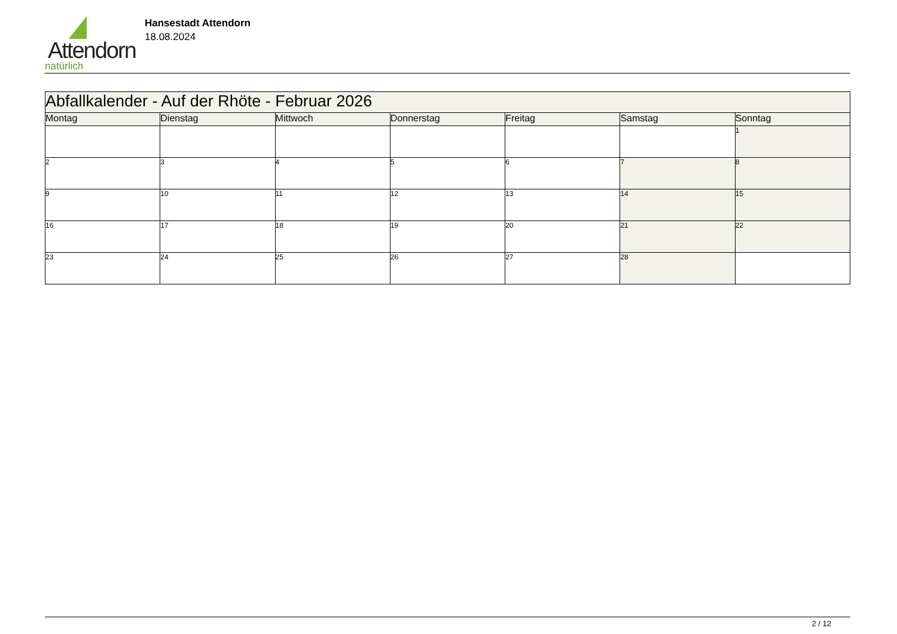Attendorn
natürlich
Hansestadt Attendorn
18.08.2024
| Abfallkalender - Auf der Rhöte - Februar 2026 | | | | | | |
| Montag | Dienstag | Mittwoch | Donnerstag | Freitag | Samstag | Sonntag |
| | | | | | | 1 |
| 2 | 3 | 4 | 5 | 6 | 7 | 8 |
| 9 | 10 | 11 | 12 | 13 | 14 | 15 |
| 16 | 17 | 18 | 19 | 20 | 21 | 22 |
| 23 | 24 | 25 | 26 | 27 | 28 | |
2 / 12